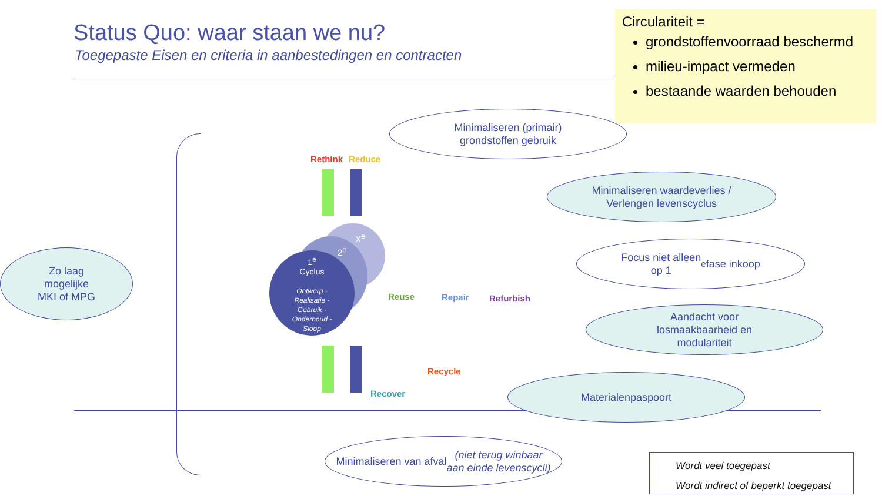Status Quo: waar staan we nu?
Toegepaste Eisen en criteria in aanbestedingen en contracten
Circulariteit =
grondstoffenvoorraad beschermd
milieu-impact vermeden
bestaande waarden behouden
Minimaliseren (primair)
grondstoffen gebruik
Minimaliseren waardeverlies /
Verlengen levenscyclus
Focus niet alleen
op 1<sup>e</sup> fase inkoop
Zo laag
mogelijke
MKI of MPG
Aandacht voor
losmaakbaarheid en
modulariteit
Materialenpaspoort
Minimaliseren van afval
(niet terug winbaar
aan einde levenscycli)
1<sup>e</sup>
Cyclus
Ontwerp -
Realisatie -
Gebruik -
Onderhoud -
Sloop
X<sup>e</sup>
2<sup>e</sup>
Rethink Reduce
Reuse Repair Refurbish
Recycle
Recover
Wordt veel toegepast
Wordt indirect of beperkt toegepast